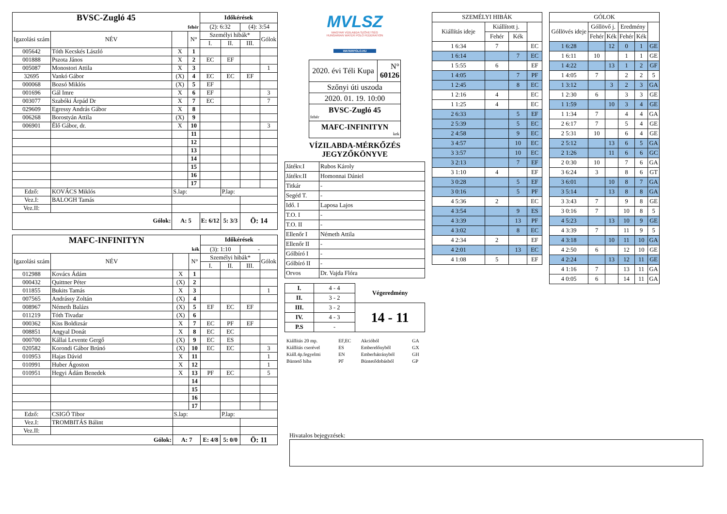| BVSC-Zugló 45 | | | | Időkérések | | | |
| fehér | | | | (2): 6:32 | | (4): 3:54 | |
| Igazolási szám | NÉV | | N° | Személyi hibák* | | | Gólok |
| | | | | I. | II. | III. | |
| 005642 | Tóth Kecskés László | X | 1 | | | | |
| 001888 | Pszota János | X | 2 | EC | EF | | |
| 005087 | Monostori Attila | X | 3 | | | | 1 |
| 32695 | Vankó Gábor | (X) | 4 | EC | EC | EF | |
| 000068 | Bozsó Miklós | (X) | 5 | EF | | | |
| 001696 | Gál Imre | X | 6 | EF | | | 3 |
| 003077 | Szabóki Árpád Dr | X | 7 | EC | | | 7 |
| 029609 | Egressy András Gábor | X | 8 | | | | |
| 006268 | Borostyán Attila | (X) | 9 | | | | |
| 006901 | Élő Gábor, dr. | X | 10 | | | | 3 |
| | | | 11 | | | | |
| | | | 12 | | | | |
| | | | 13 | | | | |
| | | | 14 | | | | |
| | | | 15 | | | | |
| | | | 16 | | | | |
| | | | 17 | | | | |
| Edző: | KOVÁCS Miklós | S.lap: | | | P.lap: | | |
| Vez.I: | BALOGH Tamás | | | | | | |
| Vez.II: | | | | | | | |
| Gólok: | | A: 5 | | E: 6/12 | 5: 3/3 | Ö: 14 | |
| MAFC-INFINITYN | | | | Időkérések | | | |
| kék | | | | (3): 1:10 | | - | |
| Igazolási szám | NÉV | | N° | Személyi hibák* | | | Gólok |
| | | | | I. | II. | III. | |
| 012988 | Kovács Ádám | X | 1 | | | | |
| 000432 | Quittner Péter | (X) | 2 | | | | |
| 011855 | Bukits Tamás | X | 3 | | | | 1 |
| 007565 | Andrássy Zoltán | (X) | 4 | | | | |
| 008967 | Németh Balázs | (X) | 5 | EF | EC | EF | |
| 011219 | Tóth Tivadar | (X) | 6 | | | | |
| 000362 | Kiss Boldizsár | X | 7 | EC | PF | EF | |
| 008851 | Angyal Donát | X | 8 | EC | EC | | |
| 000700 | Kállai Levente Gergő | (X) | 9 | EC | ES | | |
| 020582 | Korondi Gábor Brúnó | (X) | 10 | EC | EC | | 3 |
| 010953 | Hajas Dávid | X | 11 | | | | 1 |
| 010991 | Huber Ágoston | X | 12 | | | | 1 |
| 010951 | Hegyi Ádám Benedek | X | 13 | PF | EC | | 5 |
| | | | 14 | | | | |
| | | | 15 | | | | |
| | | | 16 | | | | |
| | | | 17 | | | | |
| Edző: | CSIGÓ Tibor | S.lap: | | | P.lap: | | |
| Vez.I: | TROMBITÁS Bálint | | | | | | |
| Vez.II: | | | | | | | |
| Gólok: | | A: 7 | | E: 4/8 | 5: 0/0 | Ö: 11 | |
MVLSZ
MAGYAR VÍZILABDA SZÖVETSÉG
HUNGARIAN WATER POLO FEDERATION
WATERPOLO.HU
| 2020. évi Téli Kupa | N° 60126 |
| Szőnyi úti uszoda | |
| 2020. 01. 19. 10:00 | |
| BVSC-Zugló 45 fehér | |
| MAFC-INFINITYN kek | |
VÍZILABDA-MÉRKŐZÉS
JEGYZŐKÖNYVE
| Játékv.I | Rubos Károly |
| Játékv.II | Homonnai Dániel |
| Titkár | - |
| Segéd T. | - |
| Idő. I | Laposa Lajos |
| T.O. I | - |
| T.O. II | - |
| Ellenőr I | Németh Attila |
| Ellenőr II | - |
| Gólbíró I | - |
| Gólbíró II | - |
| Orvos | Dr. Vajda Flóra |
| I. | 4 - 4 | Végeredmény |
| II. | 3 - 2 | |
| III. | 3 - 2 | 14 - 11 |
| IV. | 4 - 3 | |
| P.S | - | |
| Kiállítás 20 mp. | EF,EC | Akcióból | GA |
| Kiállítás cserével | ES | Emberelőnyből | GX |
| Kiáll.4p.fegyelmi | EN | Emberhátrányból | GH |
| Büntető hiba | PF | Büntetődobásból | GP |
| SZEMÉLYI HIBÁK | | | |
| Kiállítás ideje | Kiállított j. | | |
| | Fehér | Kék | |
| 1 6:34 | 7 | | EC |
| 1 6:14 | | 7 | EC |
| 1 5:55 | 6 | | EF |
| 1 4:05 | | 7 | PF |
| 1 2:45 | | 8 | EC |
| 1 2:16 | 4 | | EC |
| 1 1:25 | 4 | | EC |
| 2 6:33 | | 5 | EF |
| 2 5:39 | | 5 | EC |
| 2 4:58 | | 9 | EC |
| 3 4:57 | | 10 | EC |
| 3 3:57 | | 10 | EC |
| 3 2:13 | | 7 | EF |
| 3 1:10 | 4 | | EF |
| 3 0:28 | | 5 | EF |
| 3 0:16 | | 5 | PF |
| 4 5:36 | 2 | | EC |
| 4 3:54 | | 9 | ES |
| 4 3:39 | | 13 | PF |
| 4 3:02 | | 8 | EC |
| 4 2:34 | 2 | | EF |
| 4 2:01 | | 13 | EC |
| 4 1:08 | 5 | | EF |
| GÓLOK | | | | | |
| Góllövés ideje | Góllövő j. | | Eredmény | | |
| | Fehér | Kék | Fehér | Kék | |
| 1 6:28 | | 12 | 0 | 1 | GE |
| 1 6:11 | 10 | | 1 | 1 | GE |
| 1 4:22 | | 13 | 1 | 2 | GF |
| 1 4:05 | 7 | | 2 | 2 | 5 |
| 1 3:12 | | 3 | 2 | 3 | GA |
| 1 2:30 | 6 | | 3 | 3 | GE |
| 1 1:59 | | 10 | 3 | 4 | GE |
| 1 1:34 | 7 | | 4 | 4 | GA |
| 2 6:17 | 7 | | 5 | 4 | GE |
| 2 5:31 | 10 | | 6 | 4 | GE |
| 2 5:12 | | 13 | 6 | 5 | GA |
| 2 1:26 | | 11 | 6 | 6 | GC |
| 2 0:30 | 10 | | 7 | 6 | GA |
| 3 6:24 | 3 | | 8 | 6 | GT |
| 3 6:01 | | 10 | 8 | 7 | GA |
| 3 5:14 | | 13 | 8 | 8 | GA |
| 3 3:43 | 7 | | 9 | 8 | GE |
| 3 0:16 | 7 | | 10 | 8 | 5 |
| 4 5:23 | | 13 | 10 | 9 | GE |
| 4 3:39 | 7 | | 11 | 9 | 5 |
| 4 3:18 | | 10 | 11 | 10 | GA |
| 4 2:50 | 6 | | 12 | 10 | GE |
| 4 2:24 | | 13 | 12 | 11 | GE |
| 4 1:16 | 7 | | 13 | 11 | GA |
| 4 0:05 | 6 | | 14 | 11 | GA |
Hivatalos bejegyzések: